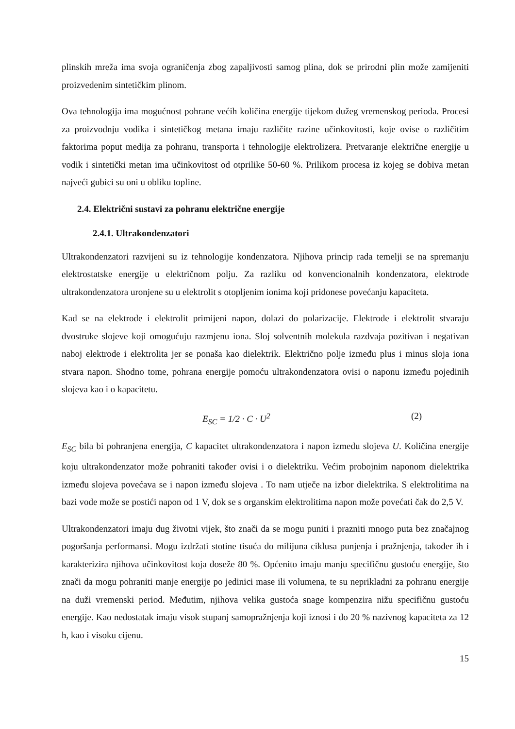plinskih mreža ima svoja ograničenja zbog zapaljivosti samog plina, dok se prirodni plin može zamijeniti proizvedenim sintetičkim plinom.
Ova tehnologija ima mogućnost pohrane većih količina energije tijekom dužeg vremenskog perioda. Procesi za proizvodnju vodika i sintetičkog metana imaju različite razine učinkovitosti, koje ovise o različitim faktorima poput medija za pohranu, transporta i tehnologije elektrolizera. Pretvaranje električne energije u vodik i sintetički metan ima učinkovitost od otprilike 50-60 %. Prilikom procesa iz kojeg se dobiva metan najveći gubici su oni u obliku topline.
2.4. Električni sustavi za pohranu električne energije
2.4.1. Ultrakondenzatori
Ultrakondenzatori razvijeni su iz tehnologije kondenzatora. Njihova princip rada temelji se na spremanju elektrostatske energije u električnom polju. Za razliku od konvencionalnih kondenzatora, elektrode ultrakondenzatora uronjene su u elektrolit s otopljenim ionima koji pridonese povećanju kapaciteta.
Kad se na elektrode i elektrolit primijeni napon, dolazi do polarizacije. Elektrode i elektrolit stvaraju dvostruke slojeve koji omogućuju razmjenu iona. Sloj solventnih molekula razdvaja pozitivan i negativan naboj elektrode i elektrolita jer se ponaša kao dielektrik. Električno polje između plus i minus sloja iona stvara napon. Shodno tome, pohrana energije pomoću ultrakondenzatora ovisi o naponu između pojedinih slojeva kao i o kapacitetu.
E<sub>SC</sub> = 1/2 · C · U<sup>2</sup> (2)
E<sub>SC</sub> bila bi pohranjena energija, C kapacitet ultrakondenzatora i napon između slojeva U. Količina energije koju ultrakondenzator može pohraniti također ovisi i o dielektriku. Većim probojnim naponom dielektrika između slojeva povećava se i napon između slojeva . To nam utječe na izbor dielektrika. S elektrolitima na bazi vode može se postići napon od 1 V, dok se s organskim elektrolitima napon može povećati čak do 2,5 V.
Ultrakondenzatori imaju dug životni vijek, što znači da se mogu puniti i prazniti mnogo puta bez značajnog pogoršanja performansi. Mogu izdržati stotine tisuća do milijuna ciklusa punjenja i pražnjenja, također ih i karakterizira njihova učinkovitost koja doseže 80 %. Općenito imaju manju specifičnu gustoću energije, što znači da mogu pohraniti manje energije po jedinici mase ili volumena, te su neprikladni za pohranu energije na duži vremenski period. Međutim, njihova velika gustoća snage kompenzira nižu specifičnu gustoću energije. Kao nedostatak imaju visok stupanj samopražnjenja koji iznosi i do 20 % nazivnog kapaciteta za 12 h, kao i visoku cijenu.
15